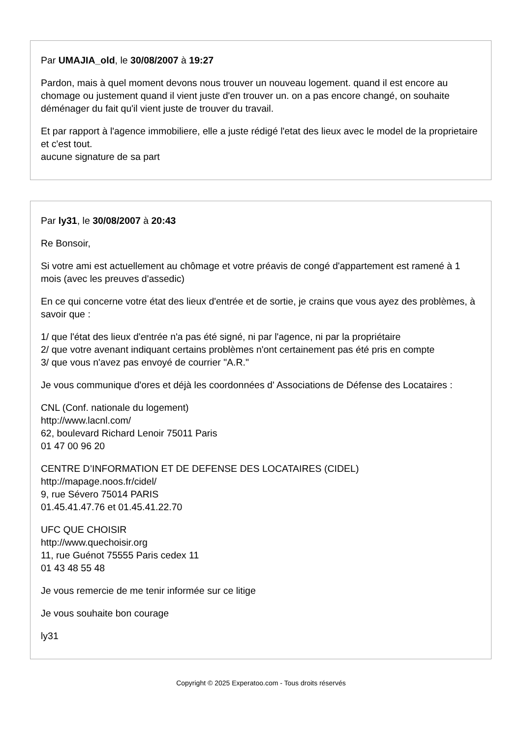Par UMAJIA_old, le 30/08/2007 à 19:27
Pardon, mais à quel moment devons nous trouver un nouveau logement. quand il est encore au chomage ou justement quand il vient juste d'en trouver un. on a pas encore changé, on souhaite déménager du fait qu'il vient juste de trouver du travail.
Et par rapport à l'agence immobiliere, elle a juste rédigé l'etat des lieux avec le model de la proprietaire et c'est tout.
aucune signature de sa part
Par ly31, le 30/08/2007 à 20:43
Re Bonsoir,
Si votre ami est actuellement au chômage et votre préavis de congé d'appartement est ramené à 1 mois (avec les preuves d'assedic)
En ce qui concerne votre état des lieux d'entrée et de sortie, je crains que vous ayez des problèmes, à savoir que :
1/ que l'état des lieux d'entrée n'a pas été signé, ni par l'agence, ni par la propriétaire
2/ que votre avenant indiquant certains problèmes n'ont certainement pas été pris en compte
3/ que vous n'avez pas envoyé de courrier "A.R."
Je vous communique d'ores et déjà les coordonnées d' Associations de Défense des Locataires :
CNL (Conf. nationale du logement)
http://www.lacnl.com/
62, boulevard Richard Lenoir 75011 Paris
01 47 00 96 20
CENTRE D’INFORMATION ET DE DEFENSE DES LOCATAIRES (CIDEL)
http://mapage.noos.fr/cidel/
9, rue Sévero 75014 PARIS
01.45.41.47.76 et 01.45.41.22.70
UFC QUE CHOISIR
http://www.quechoisir.org
11, rue Guénot 75555 Paris cedex 11
01 43 48 55 48
Je vous remercie de me tenir informée sur ce litige
Je vous souhaite bon courage
ly31
Copyright © 2025 Experatoo.com - Tous droits réservés